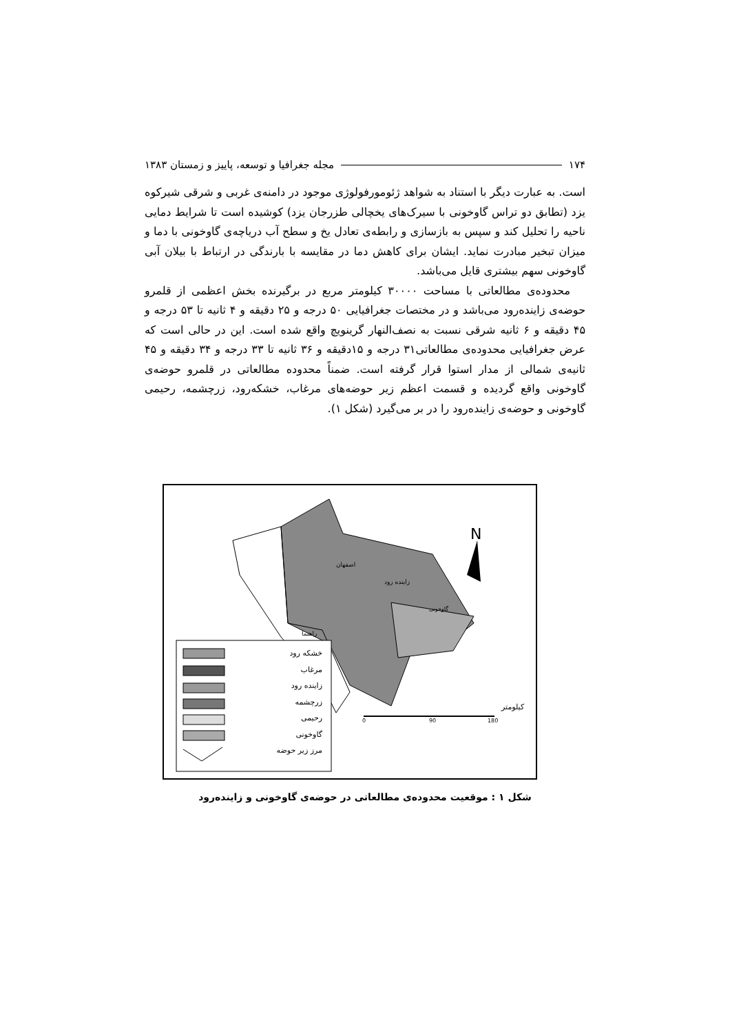۱۷۴ مجله جغرافیا و توسعه، پاییز و زمستان ۱۳۸۳
است. به عبارت دیگر با استناد به شواهد ژئومورفولوژی موجود در دامنه‌ی غربی و شرقی شیرکوه یزد (تطابق دو تراس گاوخونی با سیرک‌های یخچالی طزرجان یزد) کوشیده است تا شرایط دمایی ناحیه را تحلیل کند و سپس به بازسازی و رابطه‌ی تعادل یخ و سطح آب دریاچه‌ی گاوخونی با دما و میزان تبخیر مبادرت نماید. ایشان برای کاهش دما در مقایسه با بارندگی در ارتباط با بیلان آبی گاوخونی سهم بیشتری قایل می‌باشد.
محدوده‌ی مطالعاتی با مساحت ۳۰۰۰۰ کیلومتر مربع در برگیرنده بخش اعظمی از قلمرو حوضه‌ی زاینده‌رود می‌باشد و در مختصات جغرافیایی ۵۰ درجه و ۲۵ دقیقه و ۴ ثانیه تا ۵۳ درجه و ۴۵ دقیقه و ۶ ثانیه شرقی نسبت به نصف‌النهار گرینویچ واقع شده است. این در حالی است که عرض جغرافیایی محدوده‌ی مطالعاتی۳۱ درجه و ۱۵دقیقه و ۳۶ ثانیه تا ۳۳ درجه و ۳۴ دقیقه و ۴۵ ثانیه‌ی شمالی از مدار استوا قرار گرفته است. ضمناً محدوده مطالعاتی در قلمرو حوضه‌ی گاوخونی واقع گردیده و قسمت اعظم زیر حوضه‌های مرغاب، خشکه‌رود، زرچشمه، رحیمی گاوخونی و حوضه‌ی زاینده‌رود را در بر می‌گیرد (شکل ۱).
N
اصفهان
زاینده رود
گاوخونی
راهنما
کیلومتر
0 90 180
خشکه رود
مرغاب
زاینده رود
زرچشمه
رحیمی
گاوخونی
مرز زیر حوضه
شکل ۱ : موقعیت محدوده‌ی مطالعاتی در حوضه‌ی گاوخونی و زاینده‌رود